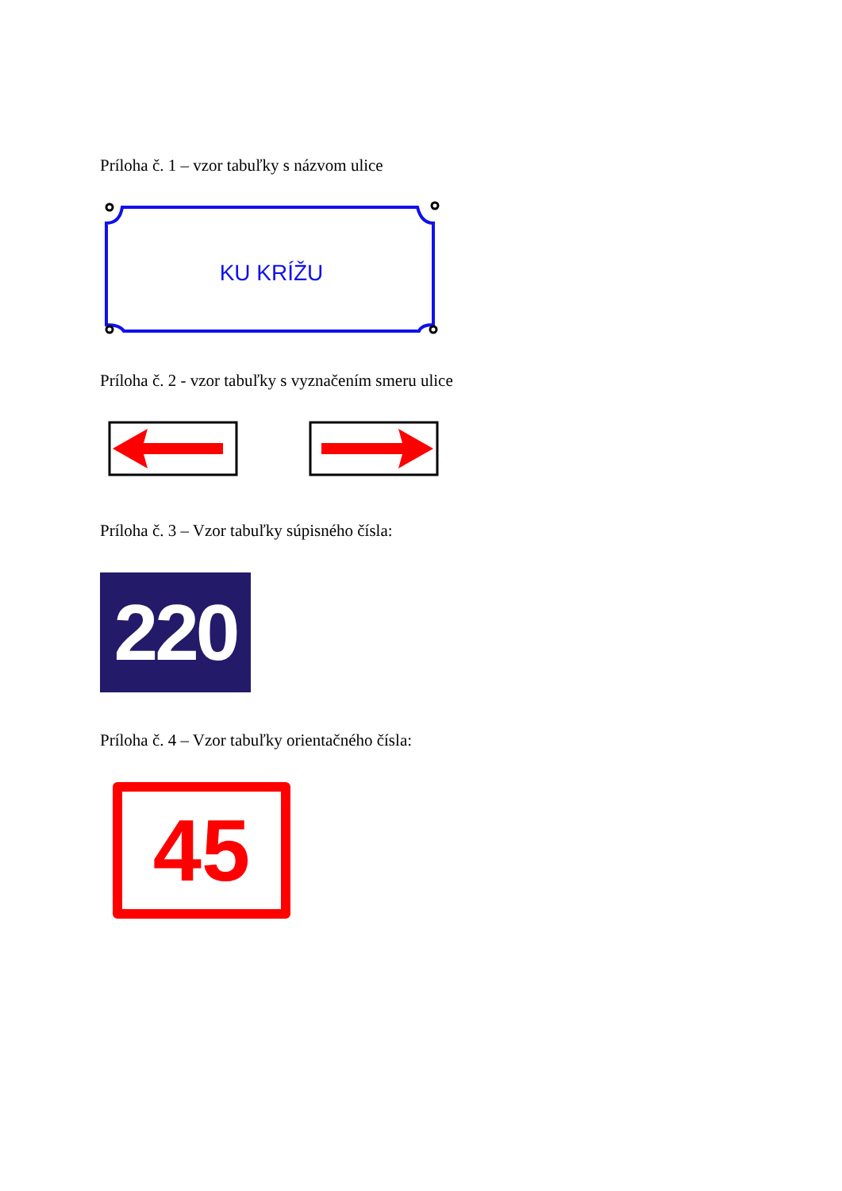Príloha č. 1 – vzor tabuľky s názvom ulice
KU KRÍŽU
Príloha č. 2 - vzor tabuľky s vyznačením smeru ulice
Príloha č. 3 – Vzor tabuľky súpisného čísla:
220
Príloha č. 4 – Vzor tabuľky orientačného čísla:
45